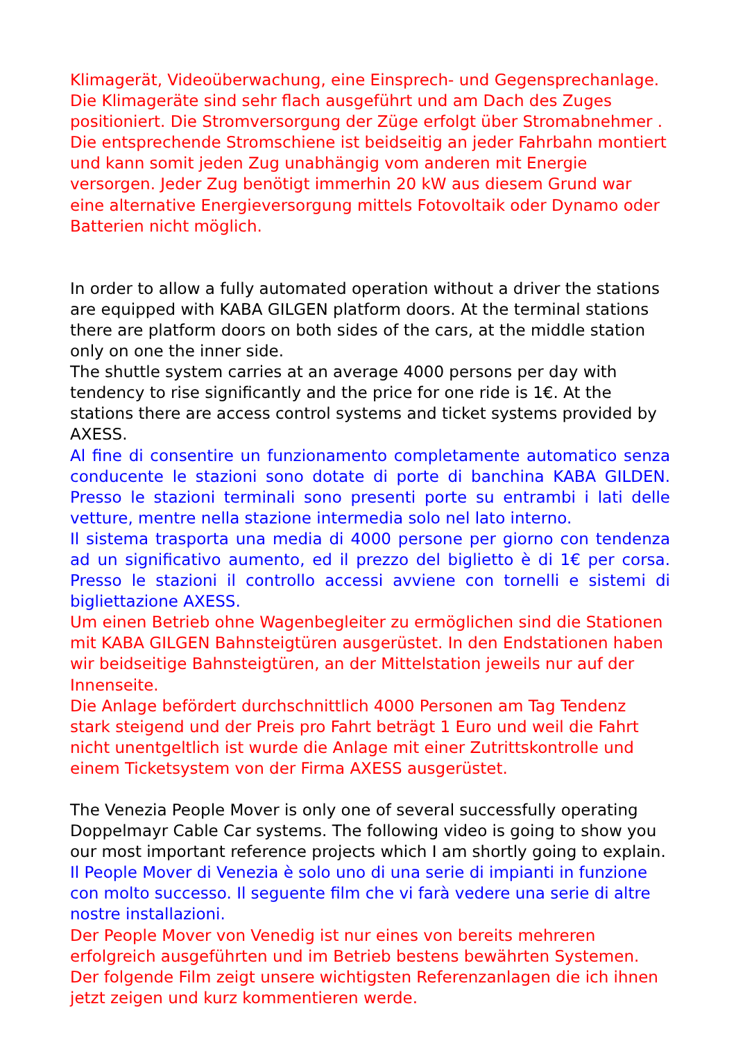Klimagerät, Videoüberwachung, eine Einsprech- und Gegensprechanlage. Die Klimageräte sind sehr flach ausgeführt und am Dach des Zuges positioniert. Die Stromversorgung der Züge erfolgt über Stromabnehmer . Die entsprechende Stromschiene ist beidseitig an jeder Fahrbahn montiert und kann somit jeden Zug unabhängig vom anderen mit Energie versorgen. Jeder Zug benötigt immerhin 20 kW aus diesem Grund war eine alternative Energieversorgung mittels Fotovoltaik oder Dynamo oder Batterien nicht möglich.
In order to allow a fully automated operation without a driver the stations are equipped with KABA GILGEN platform doors. At the terminal stations there are platform doors on both sides of the cars, at the middle station only on one the inner side.
The shuttle system carries at an average 4000 persons per day with tendency to rise significantly and the price for one ride is 1€. At the stations there are access control systems and ticket systems provided by AXESS.
Al fine di consentire un funzionamento completamente automatico senza conducente le stazioni sono dotate di porte di banchina KABA GILDEN. Presso le stazioni terminali sono presenti porte su entrambi i lati delle vetture, mentre nella stazione intermedia solo nel lato interno.
Il sistema trasporta una media di 4000 persone per giorno con tendenza ad un significativo aumento, ed il prezzo del biglietto è di 1€ per corsa. Presso le stazioni il controllo accessi avviene con tornelli e sistemi di bigliettazione AXESS.
Um einen Betrieb ohne Wagenbegleiter zu ermöglichen sind die Stationen mit KABA GILGEN Bahnsteigtüren ausgerüstet. In den Endstationen haben wir beidseitige Bahnsteigtüren, an der Mittelstation jeweils nur auf der Innenseite.
Die Anlage befördert durchschnittlich 4000 Personen am Tag Tendenz stark steigend und der Preis pro Fahrt beträgt 1 Euro und weil die Fahrt nicht unentgeltlich ist wurde die Anlage mit einer Zutrittskontrolle und einem Ticketsystem von der Firma AXESS ausgerüstet.
The Venezia People Mover is only one of several successfully operating Doppelmayr Cable Car systems. The following video is going to show you our most important reference projects which I am shortly going to explain.
Il People Mover di Venezia è solo uno di una serie di impianti in funzione con molto successo. Il seguente film che vi farà vedere una serie di altre nostre installazioni.
Der People Mover von Venedig ist nur eines von bereits mehreren erfolgreich ausgeführten und im Betrieb bestens bewährten Systemen. Der folgende Film zeigt unsere wichtigsten Referenzanlagen die ich ihnen jetzt zeigen und kurz kommentieren werde.